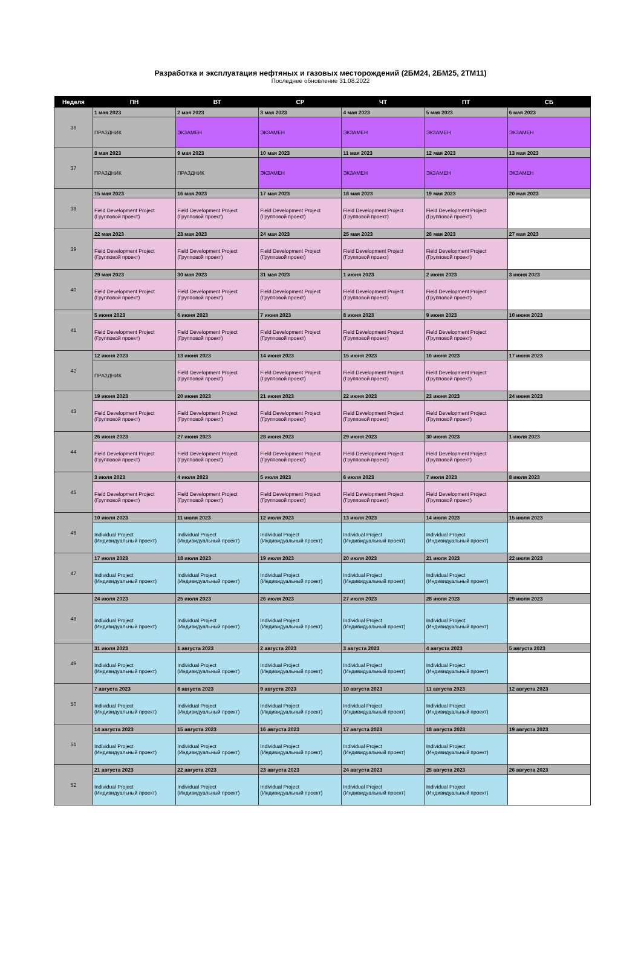Разработка и эксплуатация нефтяных и газовых месторождений (2БМ24, 2БМ25, 2ТМ11)
Последнее обновление 31.08.2022
| Неделя | ПН | ВТ | СР | ЧТ | ПТ | СБ |
| --- | --- | --- | --- | --- | --- | --- |
| 36 | 1 мая 2023 | 2 мая 2023 | 3 мая 2023 | 4 мая 2023 | 5 мая 2023 | 6 мая 2023 |
| | ПРАЗДНИК | ЭКЗАМЕН | ЭКЗАМЕН | ЭКЗАМЕН | ЭКЗАМЕН | ЭКЗАМЕН |
| 37 | 8 мая 2023 | 9 мая 2023 | 10 мая 2023 | 11 мая 2023 | 12 мая 2023 | 13 мая 2023 |
| | ПРАЗДНИК | ПРАЗДНИК | ЭКЗАМЕН | ЭКЗАМЕН | ЭКЗАМЕН | ЭКЗАМЕН |
| 38 | 15 мая 2023 | 16 мая 2023 | 17 мая 2023 | 18 мая 2023 | 19 мая 2023 | 20 мая 2023 |
| | Field Development Project (Групповой проект) | Field Development Project (Групповой проект) | Field Development Project (Групповой проект) | Field Development Project (Групповой проект) | Field Development Project (Групповой проект) | |
| 39 | 22 мая 2023 | 23 мая 2023 | 24 мая 2023 | 25 мая 2023 | 26 мая 2023 | 27 мая 2023 |
| | Field Development Project (Групповой проект) | Field Development Project (Групповой проект) | Field Development Project (Групповой проект) | Field Development Project (Групповой проект) | Field Development Project (Групповой проект) | |
| 40 | 29 мая 2023 | 30 мая 2023 | 31 мая 2023 | 1 июня 2023 | 2 июня 2023 | 3 июня 2023 |
| | Field Development Project (Групповой проект) | Field Development Project (Групповой проект) | Field Development Project (Групповой проект) | Field Development Project (Групповой проект) | Field Development Project (Групповой проект) | |
| 41 | 5 июня 2023 | 6 июня 2023 | 7 июня 2023 | 8 июня 2023 | 9 июня 2023 | 10 июня 2023 |
| | Field Development Project (Групповой проект) | Field Development Project (Групповой проект) | Field Development Project (Групповой проект) | Field Development Project (Групповой проект) | Field Development Project (Групповой проект) | |
| 42 | 12 июня 2023 | 13 июня 2023 | 14 июня 2023 | 15 июня 2023 | 16 июня 2023 | 17 июня 2023 |
| | ПРАЗДНИК | Field Development Project (Групповой проект) | Field Development Project (Групповой проект) | Field Development Project (Групповой проект) | Field Development Project (Групповой проект) | |
| 43 | 19 июня 2023 | 20 июня 2023 | 21 июня 2023 | 22 июня 2023 | 23 июня 2023 | 24 июня 2023 |
| | Field Development Project (Групповой проект) | Field Development Project (Групповой проект) | Field Development Project (Групповой проект) | Field Development Project (Групповой проект) | Field Development Project (Групповой проект) | |
| 44 | 26 июня 2023 | 27 июня 2023 | 28 июня 2023 | 29 июня 2023 | 30 июня 2023 | 1 июля 2023 |
| | Field Development Project (Групповой проект) | Field Development Project (Групповой проект) | Field Development Project (Групповой проект) | Field Development Project (Групповой проект) | Field Development Project (Групповой проект) | |
| 45 | 3 июля 2023 | 4 июля 2023 | 5 июля 2023 | 6 июля 2023 | 7 июля 2023 | 8 июля 2023 |
| | Field Development Project (Групповой проект) | Field Development Project (Групповой проект) | Field Development Project (Групповой проект) | Field Development Project (Групповой проект) | Field Development Project (Групповой проект) | |
| 46 | 10 июля 2023 | 11 июля 2023 | 12 июля 2023 | 13 июля 2023 | 14 июля 2023 | 15 июля 2023 |
| | Individual Project (Индивидуальный проект) | Individual Project (Индивидуальный проект) | Individual Project (Индивидуальный проект) | Individual Project (Индивидуальный проект) | Individual Project (Индивидуальный проект) | |
| 47 | 17 июля 2023 | 18 июля 2023 | 19 июля 2023 | 20 июля 2023 | 21 июля 2023 | 22 июля 2023 |
| | Individual Project (Индивидуальный проект) | Individual Project (Индивидуальный проект) | Individual Project (Индивидуальный проект) | Individual Project (Индивидуальный проект) | Individual Project (Индивидуальный проект) | |
| 48 | 24 июля 2023 | 25 июля 2023 | 26 июля 2023 | 27 июля 2023 | 28 июля 2023 | 29 июля 2023 |
| | Individual Project (Индивидуальный проект) | Individual Project (Индивидуальный проект) | Individual Project (Индивидуальный проект) | Individual Project (Индивидуальный проект) | Individual Project (Индивидуальный проект) | |
| 49 | 31 июля 2023 | 1 августа 2023 | 2 августа 2023 | 3 августа 2023 | 4 августа 2023 | 5 августа 2023 |
| | Individual Project (Индивидуальный проект) | Individual Project (Индивидуальный проект) | Individual Project (Индивидуальный проект) | Individual Project (Индивидуальный проект) | Individual Project (Индивидуальный проект) | |
| 50 | 7 августа 2023 | 8 августа 2023 | 9 августа 2023 | 10 августа 2023 | 11 августа 2023 | 12 августа 2023 |
| | Individual Project (Индивидуальный проект) | Individual Project (Индивидуальный проект) | Individual Project (Индивидуальный проект) | Individual Project (Индивидуальный проект) | Individual Project (Индивидуальный проект) | |
| 51 | 14 августа 2023 | 15 августа 2023 | 16 августа 2023 | 17 августа 2023 | 18 августа 2023 | 19 августа 2023 |
| | Individual Project (Индивидуальный проект) | Individual Project (Индивидуальный проект) | Individual Project (Индивидуальный проект) | Individual Project (Индивидуальный проект) | Individual Project (Индивидуальный проект) | |
| 52 | 21 августа 2023 | 22 августа 2023 | 23 августа 2023 | 24 августа 2023 | 25 августа 2023 | 26 августа 2023 |
| | Individual Project (Индивидуальный проект) | Individual Project (Индивидуальный проект) | Individual Project (Индивидуальный проект) | Individual Project (Индивидуальный проект) | Individual Project (Индивидуальный проект) | |